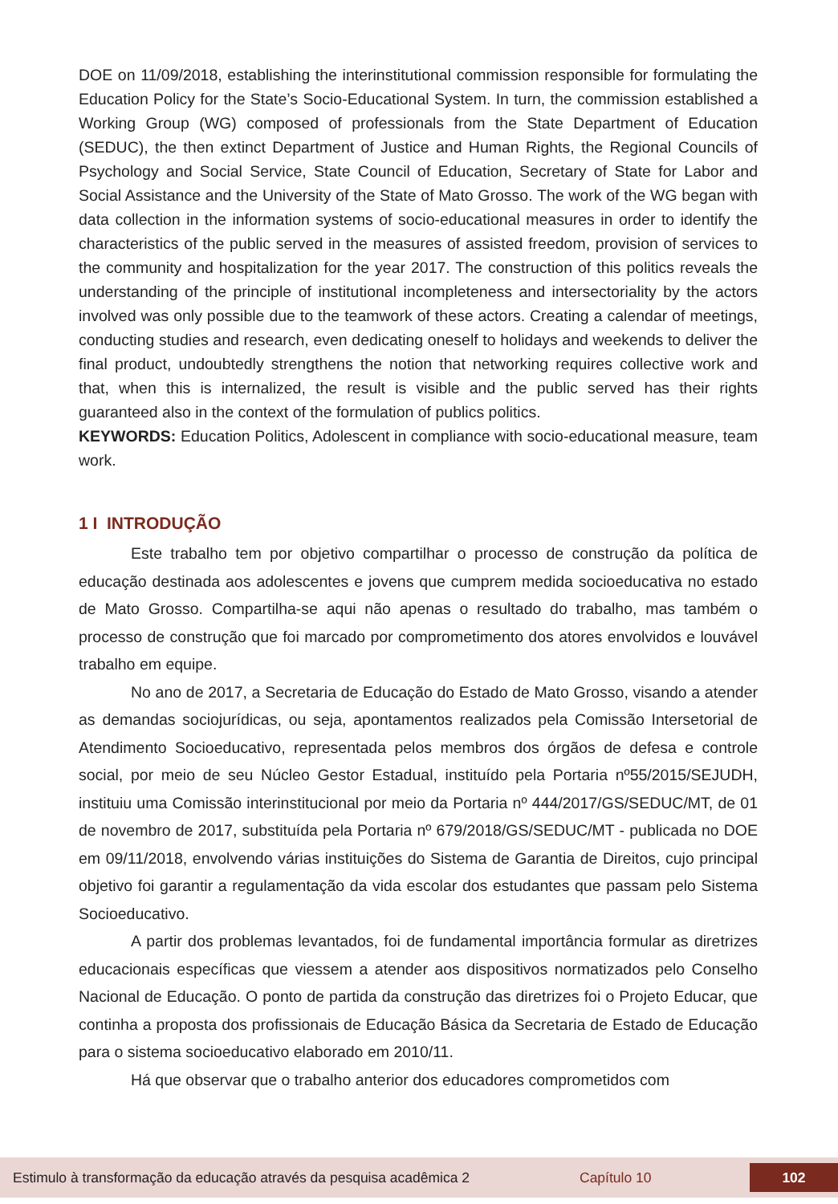DOE on 11/09/2018, establishing the interinstitutional commission responsible for formulating the Education Policy for the State’s Socio-Educational System. In turn, the commission established a Working Group (WG) composed of professionals from the State Department of Education (SEDUC), the then extinct Department of Justice and Human Rights, the Regional Councils of Psychology and Social Service, State Council of Education, Secretary of State for Labor and Social Assistance and the University of the State of Mato Grosso. The work of the WG began with data collection in the information systems of socio-educational measures in order to identify the characteristics of the public served in the measures of assisted freedom, provision of services to the community and hospitalization for the year 2017. The construction of this politics reveals the understanding of the principle of institutional incompleteness and intersectoriality by the actors involved was only possible due to the teamwork of these actors. Creating a calendar of meetings, conducting studies and research, even dedicating oneself to holidays and weekends to deliver the final product, undoubtedly strengthens the notion that networking requires collective work and that, when this is internalized, the result is visible and the public served has their rights guaranteed also in the context of the formulation of publics politics.
KEYWORDS: Education Politics, Adolescent in compliance with socio-educational measure, team work.
1 I INTRODUÇÃO
Este trabalho tem por objetivo compartilhar o processo de construção da política de educação destinada aos adolescentes e jovens que cumprem medida socioeducativa no estado de Mato Grosso. Compartilha-se aqui não apenas o resultado do trabalho, mas também o processo de construção que foi marcado por comprometimento dos atores envolvidos e louvável trabalho em equipe.
No ano de 2017, a Secretaria de Educação do Estado de Mato Grosso, visando a atender as demandas sociojurídicas, ou seja, apontamentos realizados pela Comissão Intersetorial de Atendimento Socioeducativo, representada pelos membros dos órgãos de defesa e controle social, por meio de seu Núcleo Gestor Estadual, instituído pela Portaria nº55/2015/SEJUDH, instituiu uma Comissão interinstitucional por meio da Portaria nº 444/2017/GS/SEDUC/MT, de 01 de novembro de 2017, substituída pela Portaria nº 679/2018/GS/SEDUC/MT - publicada no DOE em 09/11/2018, envolvendo várias instituições do Sistema de Garantia de Direitos, cujo principal objetivo foi garantir a regulamentação da vida escolar dos estudantes que passam pelo Sistema Socioeducativo.
A partir dos problemas levantados, foi de fundamental importância formular as diretrizes educacionais específicas que viessem a atender aos dispositivos normatizados pelo Conselho Nacional de Educação. O ponto de partida da construção das diretrizes foi o Projeto Educar, que continha a proposta dos profissionais de Educação Básica da Secretaria de Estado de Educação para o sistema socioeducativo elaborado em 2010/11.
Há que observar que o trabalho anterior dos educadores comprometidos com
Estimulo à transformação da educação através da pesquisa acadêmica 2 Capítulo 10 102